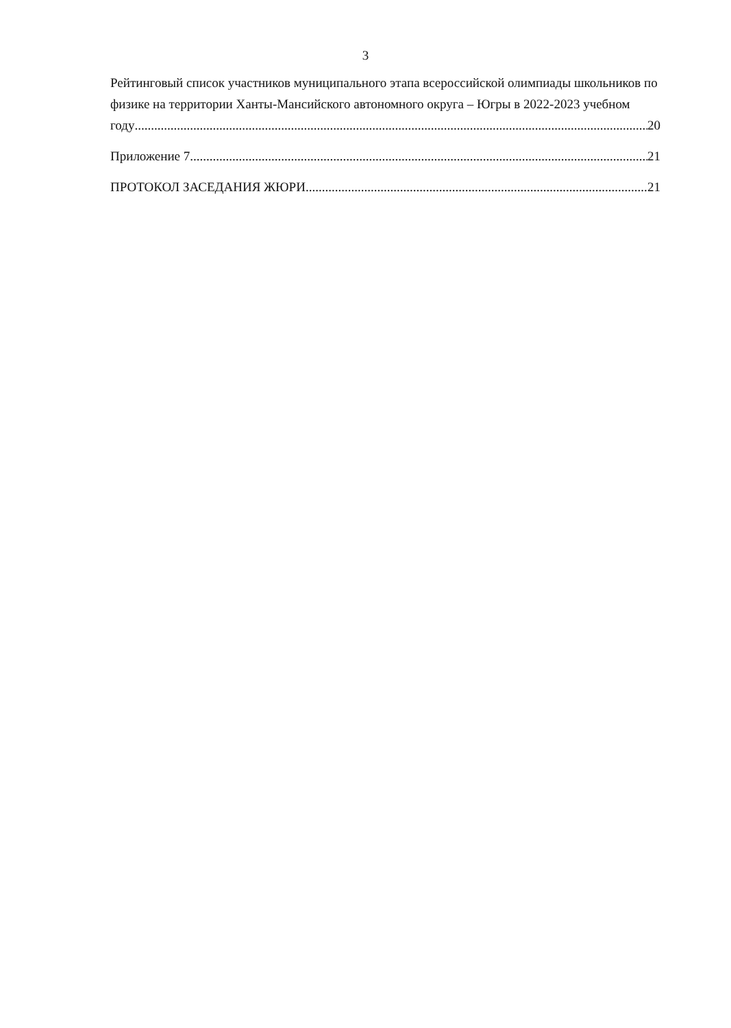3
Рейтинговый список участников муниципального этапа всероссийской олимпиады школьников по физике на территории Ханты-Мансийского автономного округа – Югры в 2022-2023 учебном
году 20
Приложение 7 21
ПРОТОКОЛ ЗАСЕДАНИЯ ЖЮРИ 21